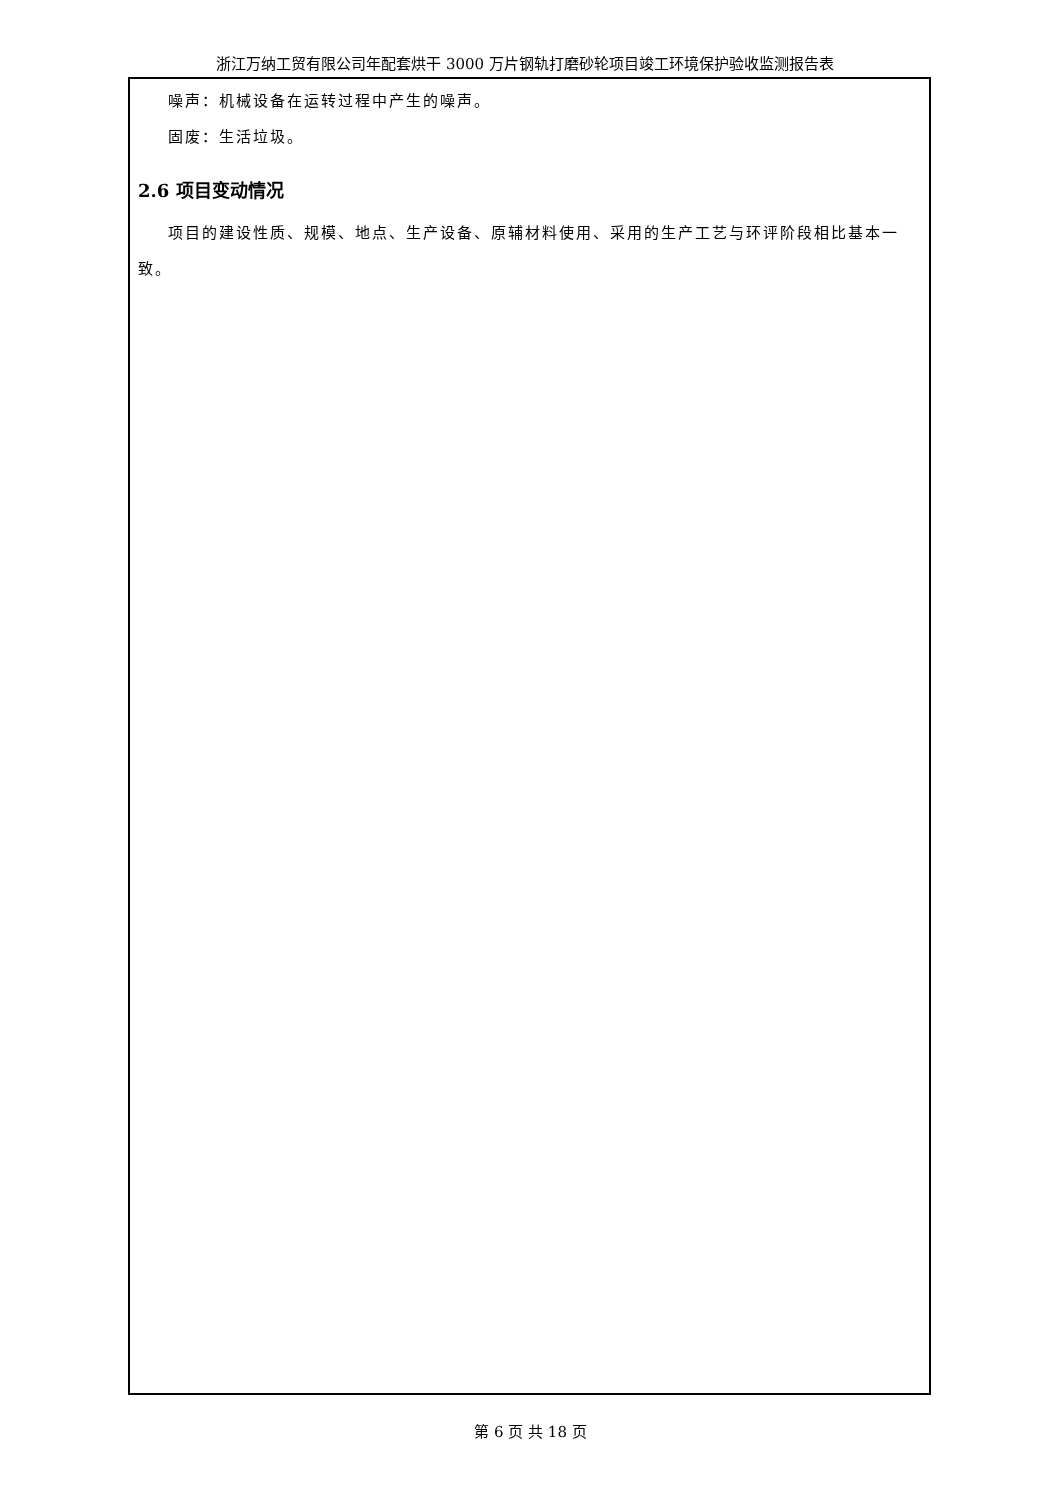浙江万纳工贸有限公司年配套烘干 3000 万片钢轨打磨砂轮项目竣工环境保护验收监测报告表
噪声：机械设备在运转过程中产生的噪声。
固废：生活垃圾。
2.6 项目变动情况
项目的建设性质、规模、地点、生产设备、原辅材料使用、采用的生产工艺与环评阶段相比基本一致。
第 6 页 共 18 页